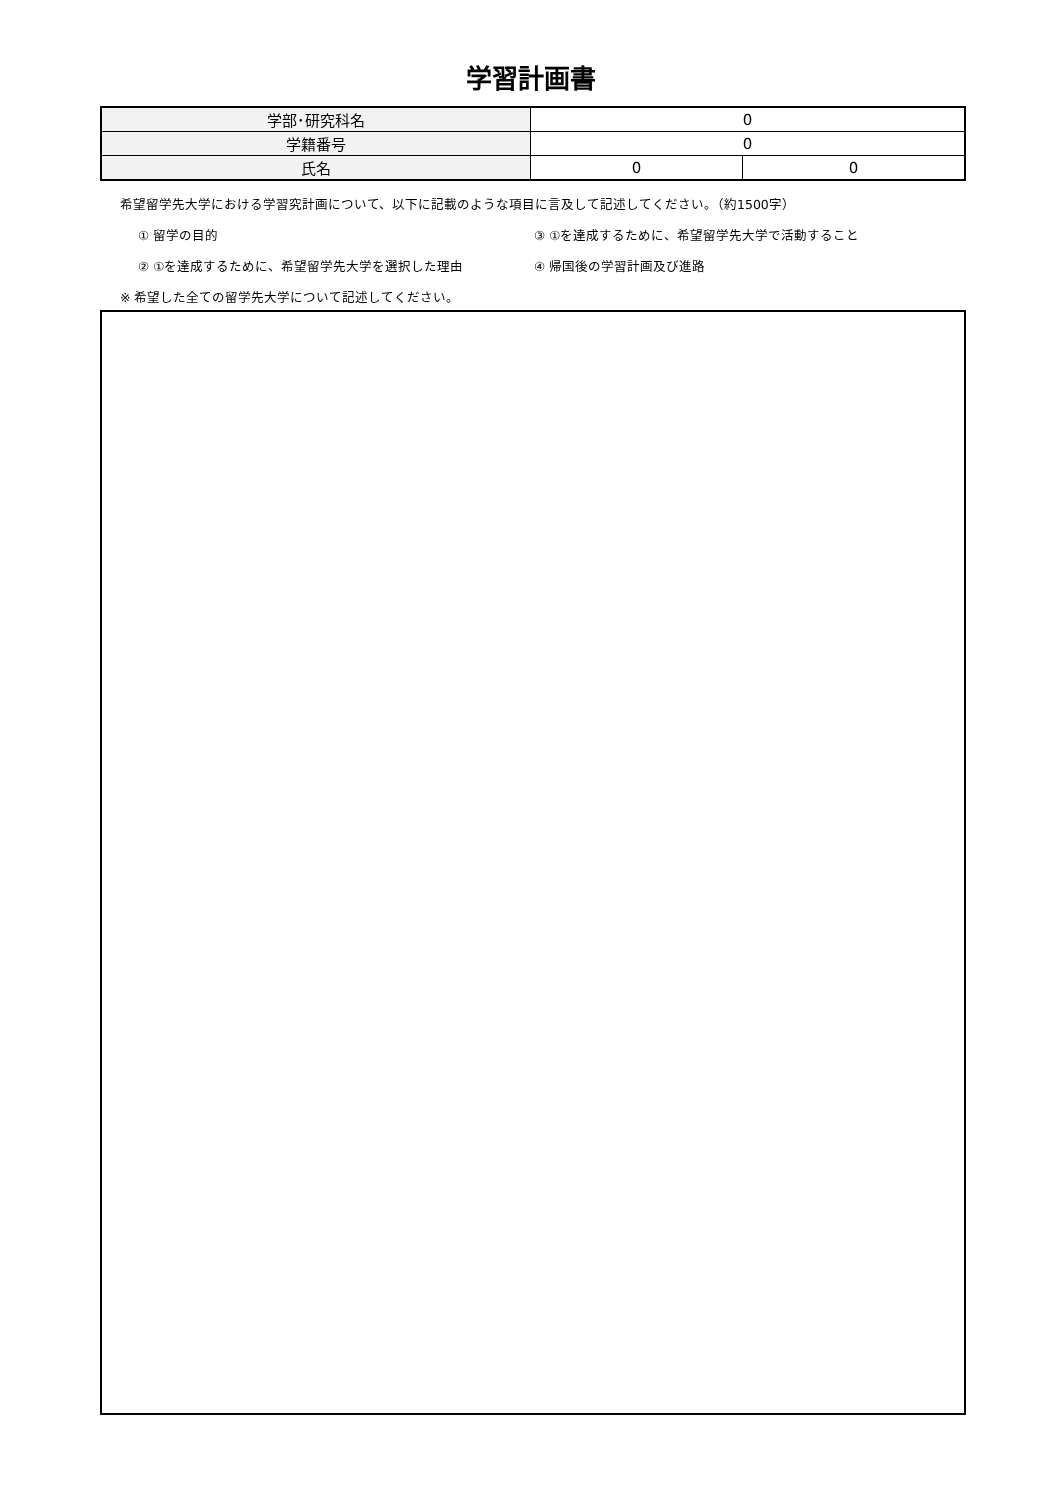学習計画書
| 学部･研究科名 | 0 | |
| 学籍番号 | 0 | |
| 氏名 | 0 | 0 |
希望留学先大学における学習究計画について、以下に記載のような項目に言及して記述してください。（約1500字）
① 留学の目的 ③ ①を達成するために、希望留学先大学で活動すること
② ①を達成するために、希望留学先大学を選択した理由 ④ 帰国後の学習計画及び進路
※ 希望した全ての留学先大学について記述してください。